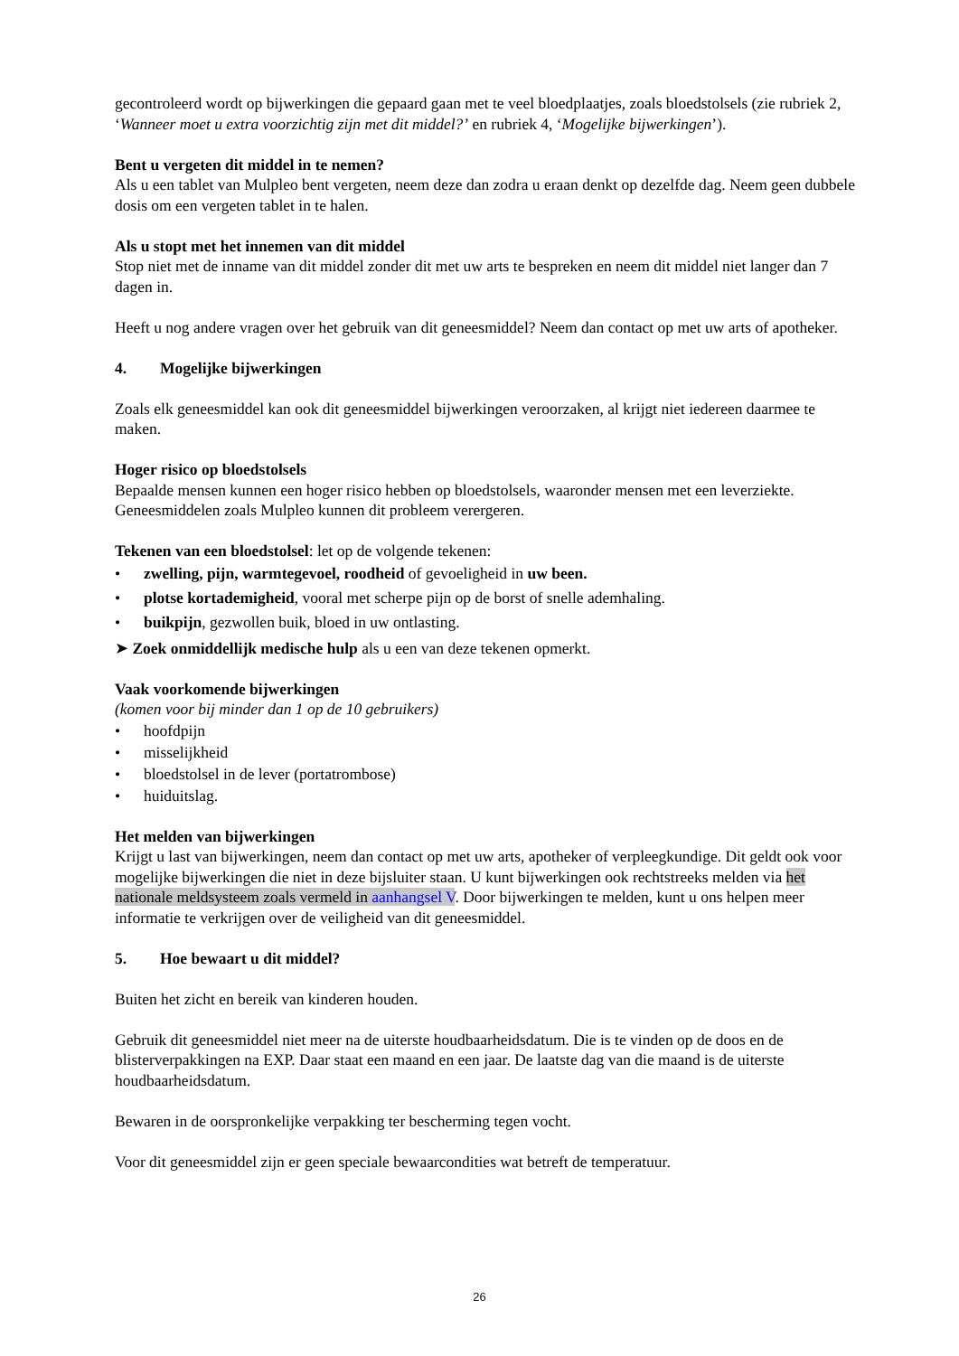gecontroleerd wordt op bijwerkingen die gepaard gaan met te veel bloedplaatjes, zoals bloedstolsels (zie rubriek 2, ‘Wanneer moet u extra voorzichtig zijn met dit middel?’ en rubriek 4, ‘Mogelijke bijwerkingen’).
Bent u vergeten dit middel in te nemen?
Als u een tablet van Mulpleo bent vergeten, neem deze dan zodra u eraan denkt op dezelfde dag. Neem geen dubbele dosis om een vergeten tablet in te halen.
Als u stopt met het innemen van dit middel
Stop niet met de inname van dit middel zonder dit met uw arts te bespreken en neem dit middel niet langer dan 7 dagen in.
Heeft u nog andere vragen over het gebruik van dit geneesmiddel? Neem dan contact op met uw arts of apotheker.
4. Mogelijke bijwerkingen
Zoals elk geneesmiddel kan ook dit geneesmiddel bijwerkingen veroorzaken, al krijgt niet iedereen daarmee te maken.
Hoger risico op bloedstolsels
Bepaalde mensen kunnen een hoger risico hebben op bloedstolsels, waaronder mensen met een leverziekte. Geneesmiddelen zoals Mulpleo kunnen dit probleem verergeren.
Tekenen van een bloedstolsel: let op de volgende tekenen:
• zwelling, pijn, warmtegevoel, roodheid of gevoeligheid in uw been.
• plotse kortademigheid, vooral met scherpe pijn op de borst of snelle ademhaling.
• buikpijn, gezwollen buik, bloed in uw ontlasting.
➤ Zoek onmiddellijk medische hulp als u een van deze tekenen opmerkt.
Vaak voorkomende bijwerkingen
(komen voor bij minder dan 1 op de 10 gebruikers)
• hoofdpijn
• misselijkheid
• bloedstolsel in de lever (portatrombose)
• huiduitslag.
Het melden van bijwerkingen
Krijgt u last van bijwerkingen, neem dan contact op met uw arts, apotheker of verpleegkundige. Dit geldt ook voor mogelijke bijwerkingen die niet in deze bijsluiter staan. U kunt bijwerkingen ook rechtstreeks melden via het nationale meldsysteem zoals vermeld in aanhangsel V. Door bijwerkingen te melden, kunt u ons helpen meer informatie te verkrijgen over de veiligheid van dit geneesmiddel.
5. Hoe bewaart u dit middel?
Buiten het zicht en bereik van kinderen houden.
Gebruik dit geneesmiddel niet meer na de uiterste houdbaarheidsdatum. Die is te vinden op de doos en de blisterverpakkingen na EXP. Daar staat een maand en een jaar. De laatste dag van die maand is de uiterste houdbaarheidsdatum.
Bewaren in de oorspronkelijke verpakking ter bescherming tegen vocht.
Voor dit geneesmiddel zijn er geen speciale bewaarcondities wat betreft de temperatuur.
26